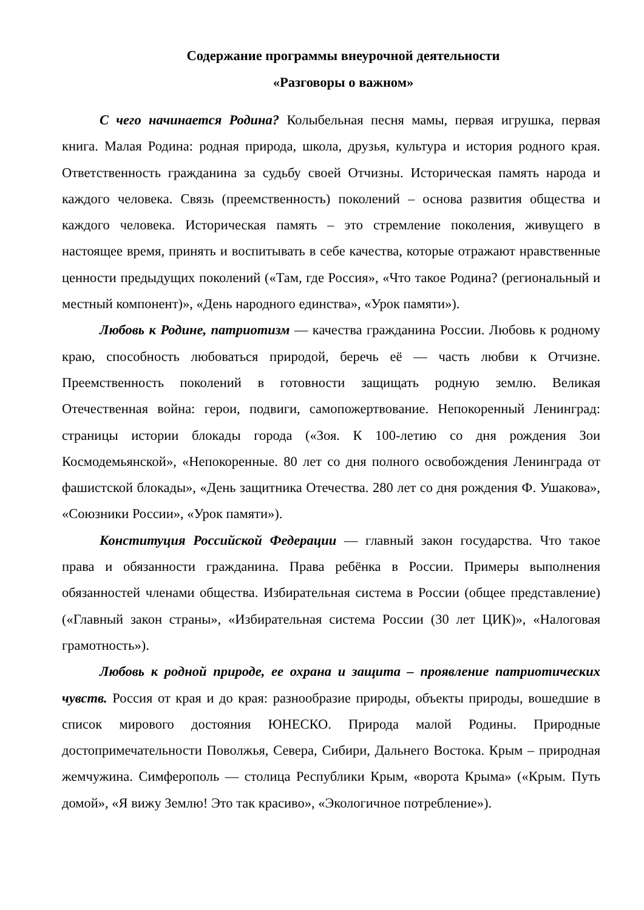Содержание программы внеурочной деятельности
«Разговоры о важном»
С чего начинается Родина? Колыбельная песня мамы, первая игрушка, первая книга. Малая Родина: родная природа, школа, друзья, культура и история родного края. Ответственность гражданина за судьбу своей Отчизны. Историческая память народа и каждого человека. Связь (преемственность) поколений – основа развития общества и каждого человека. Историческая память – это стремление поколения, живущего в настоящее время, принять и воспитывать в себе качества, которые отражают нравственные ценности предыдущих поколений («Там, где Россия», «Что такое Родина? (региональный и местный компонент)», «День народного единства», «Урок памяти»).
Любовь к Родине, патриотизм — качества гражданина России. Любовь к родному краю, способность любоваться природой, беречь её — часть любви к Отчизне. Преемственность поколений в готовности защищать родную землю. Великая Отечественная война: герои, подвиги, самопожертвование. Непокоренный Ленинград: страницы истории блокады города («Зоя. К 100-летию со дня рождения Зои Космодемьянской», «Непокоренные. 80 лет со дня полного освобождения Ленинграда от фашистской блокады», «День защитника Отечества. 280 лет со дня рождения Ф. Ушакова», «Союзники России», «Урок памяти»).
Конституция Российской Федерации — главный закон государства. Что такое права и обязанности гражданина. Права ребёнка в России. Примеры выполнения обязанностей членами общества. Избирательная система в России (общее представление) («Главный закон страны», «Избирательная система России (30 лет ЦИК)», «Налоговая грамотность»).
Любовь к родной природе, ее охрана и защита – проявление патриотических чувств. Россия от края и до края: разнообразие природы, объекты природы, вошедшие в список мирового достояния ЮНЕСКО. Природа малой Родины. Природные достопримечательности Поволжья, Севера, Сибири, Дальнего Востока. Крым – природная жемчужина. Симферополь — столица Республики Крым, «ворота Крыма» («Крым. Путь домой», «Я вижу Землю! Это так красиво», «Экологичное потребление»).